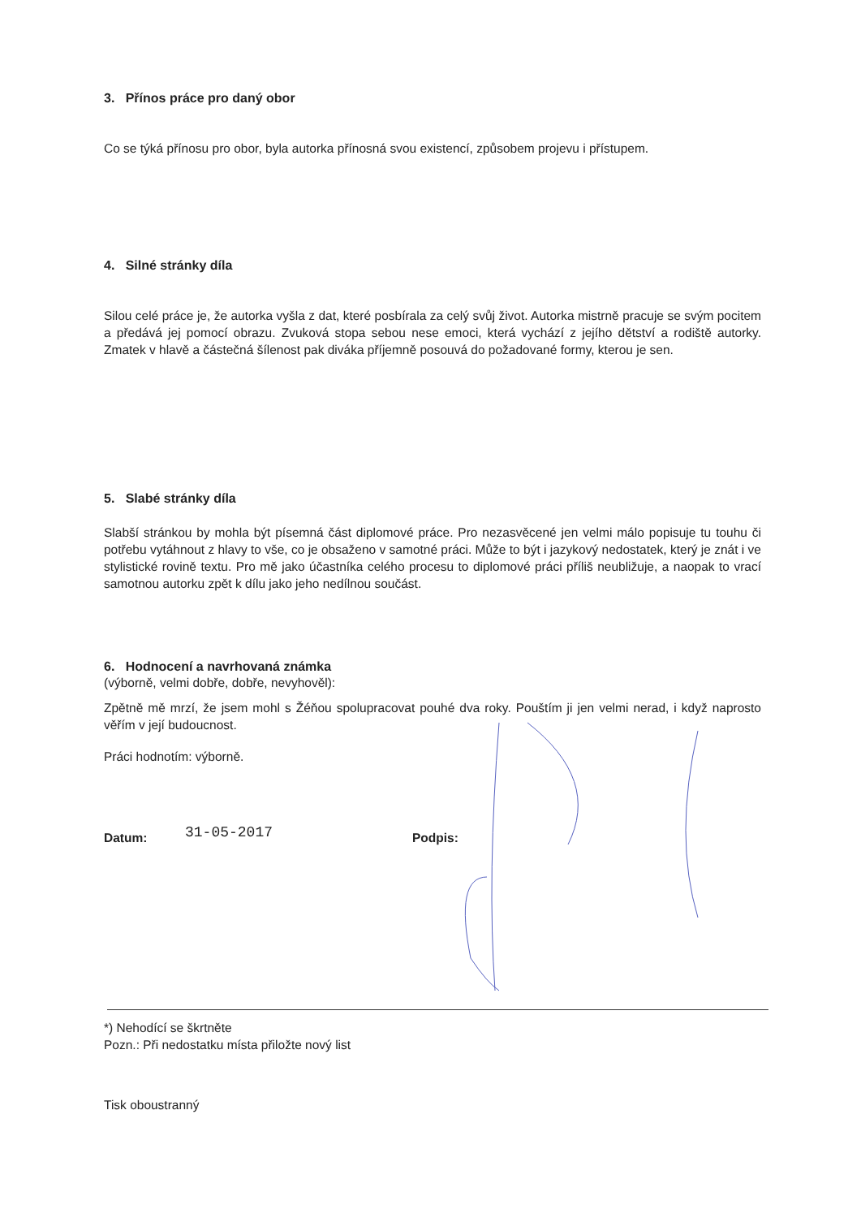3. Přínos práce pro daný obor
Co se týká přínosu pro obor, byla autorka přínosná svou existencí, způsobem projevu i přístupem.
4. Silné stránky díla
Silou celé práce je, že autorka vyšla z dat, které posbírala za celý svůj život. Autorka mistrně pracuje se svým pocitem a předává jej pomocí obrazu. Zvuková stopa sebou nese emoci, která vychází z jejího dětství a rodiště autorky. Zmatek v hlavě a částečná šílenost pak diváka příjemně posouvá do požadované formy, kterou je sen.
5. Slabé stránky díla
Slabší stránkou by mohla být písemná část diplomové práce. Pro nezasvěcené jen velmi málo popisuje tu touhu či potřebu vytáhnout z hlavy to vše, co je obsaženo v samotné práci. Může to být i jazykový nedostatek, který je znát i ve stylistické rovině textu. Pro mě jako účastníka celého procesu to diplomové práci příliš neubližuje, a naopak to vrací samotnou autorku zpět k dílu jako jeho nedílnou součást.
6. Hodnocení a navrhovaná známka
(výborně, velmi dobře, dobře, nevyhověl):
Zpětně mě mrzí, že jsem mohl s Žéňou spolupracovat pouhé dva roky. Pouštím ji jen velmi nerad, i když naprosto věřím v její budoucnost.
Práci hodnotím: výborně.
Datum: 31-05-2017 Podpis:
*) Nehodící se škrtněte
Pozn.: Při nedostatku místa přiložte nový list
Tisk oboustranný